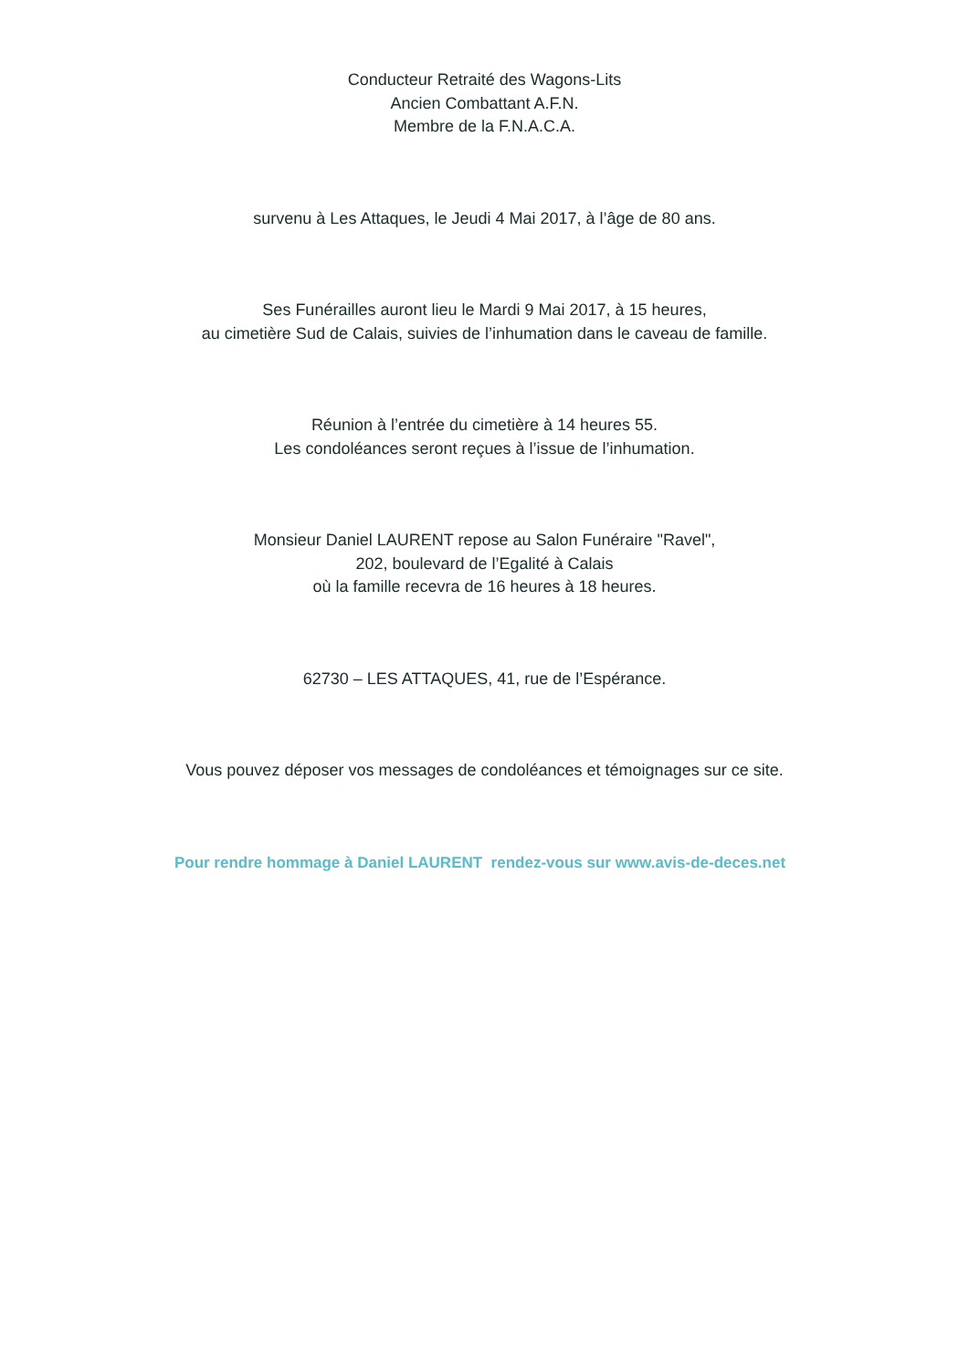Conducteur Retraité des Wagons-Lits
Ancien Combattant A.F.N.
Membre de la F.N.A.C.A.
survenu à Les Attaques, le Jeudi 4 Mai 2017, à l’âge de 80 ans.
Ses Funérailles auront lieu le Mardi 9 Mai 2017, à 15 heures,
au cimetière Sud de Calais, suivies de l’inhumation dans le caveau de famille.
Réunion à l’entrée du cimetière à 14 heures 55.
Les condoléances seront reçues à l’issue de l’inhumation.
Monsieur Daniel LAURENT repose au Salon Funéraire "Ravel",
202, boulevard de l’Egalité à Calais
où la famille recevra de 16 heures à 18 heures.
62730 – LES ATTAQUES, 41, rue de l’Espérance.
Vous pouvez déposer vos messages de condoléances et témoignages sur ce site.
Pour rendre hommage à Daniel LAURENT rendez-vous sur www.avis-de-deces.net